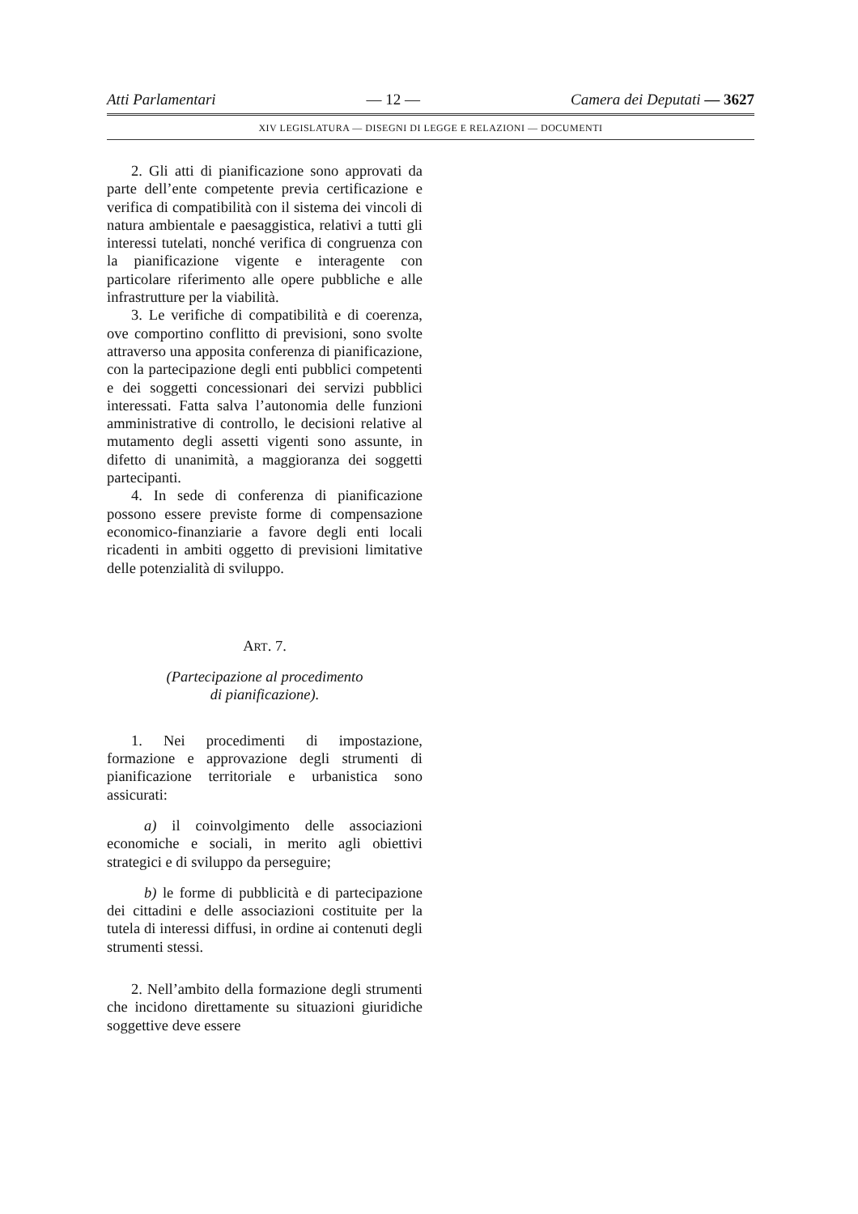Atti Parlamentari — 12 — Camera dei Deputati — 3627
XIV LEGISLATURA — DISEGNI DI LEGGE E RELAZIONI — DOCUMENTI
2. Gli atti di pianificazione sono approvati da parte dell’ente competente previa certificazione e verifica di compatibilità con il sistema dei vincoli di natura ambientale e paesaggistica, relativi a tutti gli interessi tutelati, nonché verifica di congruenza con la pianificazione vigente e interagente con particolare riferimento alle opere pubbliche e alle infrastrutture per la viabilità.
3. Le verifiche di compatibilità e di coerenza, ove comportino conflitto di previsioni, sono svolte attraverso una apposita conferenza di pianificazione, con la partecipazione degli enti pubblici competenti e dei soggetti concessionari dei servizi pubblici interessati. Fatta salva l’autonomia delle funzioni amministrative di controllo, le decisioni relative al mutamento degli assetti vigenti sono assunte, in difetto di unanimità, a maggioranza dei soggetti partecipanti.
4. In sede di conferenza di pianificazione possono essere previste forme di compensazione economico-finanziarie a favore degli enti locali ricadenti in ambiti oggetto di previsioni limitative delle potenzialità di sviluppo.
ART. 7.
(Partecipazione al procedimento
di pianificazione).
1. Nei procedimenti di impostazione, formazione e approvazione degli strumenti di pianificazione territoriale e urbanistica sono assicurati:
a) il coinvolgimento delle associazioni economiche e sociali, in merito agli obiettivi strategici e di sviluppo da perseguire;
b) le forme di pubblicità e di partecipazione dei cittadini e delle associazioni costituite per la tutela di interessi diffusi, in ordine ai contenuti degli strumenti stessi.
2. Nell’ambito della formazione degli strumenti che incidono direttamente su situazioni giuridiche soggettive deve essere